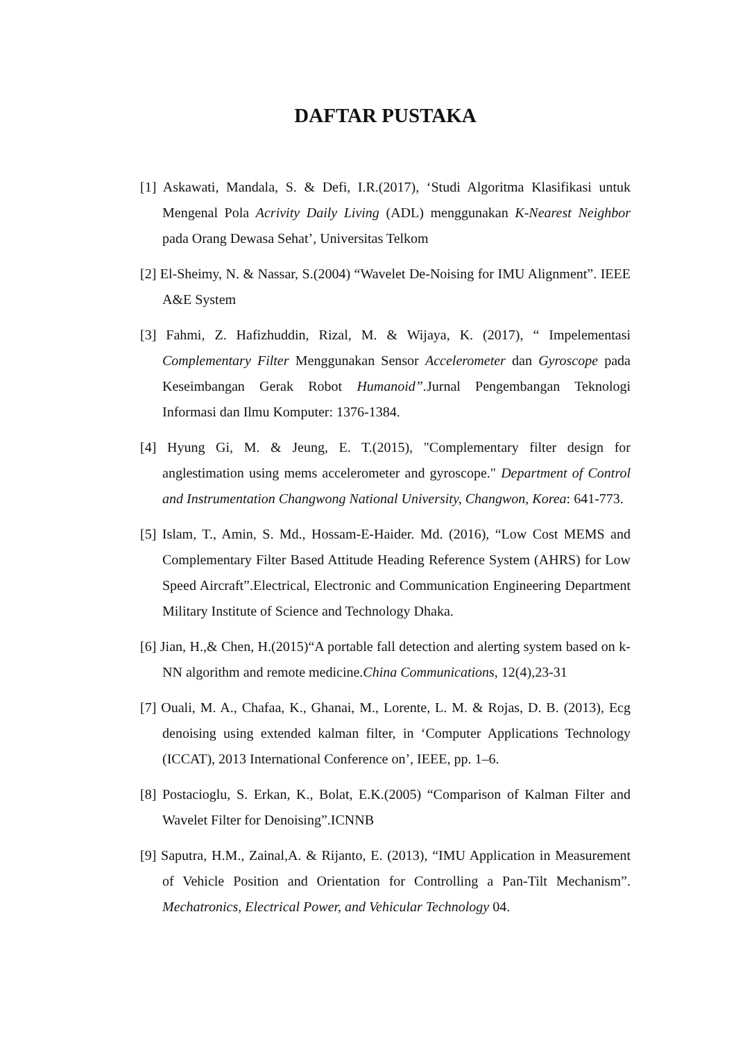DAFTAR PUSTAKA
[1] Askawati, Mandala, S. & Defi, I.R.(2017), ‘Studi Algoritma Klasifikasi untuk Mengenal Pola Acrivity Daily Living (ADL) menggunakan K-Nearest Neighbor pada Orang Dewasa Sehat’, Universitas Telkom
[2] El-Sheimy, N. & Nassar, S.(2004) “Wavelet De-Noising for IMU Alignment”. IEEE A&E System
[3] Fahmi, Z. Hafizhuddin, Rizal, M. & Wijaya, K. (2017), “ Impelementasi Complementary Filter Menggunakan Sensor Accelerometer dan Gyroscope pada Keseimbangan Gerak Robot Humanoid”. Jurnal Pengembangan Teknologi Informasi dan Ilmu Komputer: 1376-1384.
[4] Hyung Gi, M. & Jeung, E. T.(2015), "Complementary filter design for anglestimation using mems accelerometer and gyroscope." Department of Control and Instrumentation Changwong National University, Changwon, Korea: 641-773.
[5] Islam, T., Amin, S. Md., Hossam-E-Haider. Md. (2016), “Low Cost MEMS and Complementary Filter Based Attitude Heading Reference System (AHRS) for Low Speed Aircraft”.Electrical, Electronic and Communication Engineering Department Military Institute of Science and Technology Dhaka.
[6] Jian, H.,& Chen, H.(2015)“A portable fall detection and alerting system based on k-NN algorithm and remote medicine.China Communications, 12(4),23-31
[7] Ouali, M. A., Chafaa, K., Ghanai, M., Lorente, L. M. & Rojas, D. B. (2013), Ecg denoising using extended kalman filter, in ‘Computer Applications Technology (ICCAT), 2013 International Conference on’, IEEE, pp. 1–6.
[8] Postacioglu, S. Erkan, K., Bolat, E.K.(2005) “Comparison of Kalman Filter and Wavelet Filter for Denoising”.ICNNB
[9] Saputra, H.M., Zainal,A. & Rijanto, E. (2013), “IMU Application in Measurement of Vehicle Position and Orientation for Controlling a Pan-Tilt Mechanism”. Mechatronics, Electrical Power, and Vehicular Technology 04.